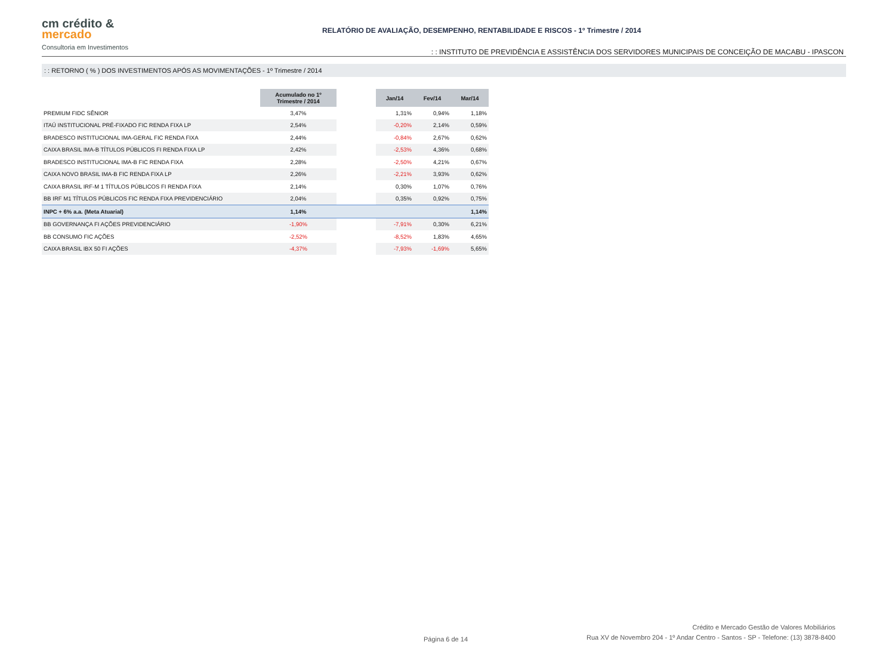cm crédito &
mercado
Consultoria em Investimentos
RELATÓRIO DE AVALIAÇÃO, DESEMPENHO, RENTABILIDADE E RISCOS - 1º Trimestre / 2014: : INSTITUTO DE PREVIDÊNCIA E ASSISTÊNCIA DOS SERVIDORES MUNICIPAIS DE CONCEIÇÃO DE MACABU - IPASCON
: : RETORNO ( % ) DOS INVESTIMENTOS APÓS AS MOVIMENTAÇÕES - 1º Trimestre / 2014
| | Acumulado no 1º Trimestre / 2014 | | Jan/14 | Fev/14 | Mar/14 |
| PREMIUM FIDC SÊNIOR | 3,47% | | 1,31% | 0,94% | 1,18% |
| ITAÚ INSTITUCIONAL PRÉ-FIXADO FIC RENDA FIXA LP | 2,54% | | -0,20% | 2,14% | 0,59% |
| BRADESCO INSTITUCIONAL IMA-GERAL FIC RENDA FIXA | 2,44% | | -0,84% | 2,67% | 0,62% |
| CAIXA BRASIL IMA-B TÍTULOS PÚBLICOS FI RENDA FIXA LP | 2,42% | | -2,53% | 4,36% | 0,68% |
| BRADESCO INSTITUCIONAL IMA-B FIC RENDA FIXA | 2,28% | | -2,50% | 4,21% | 0,67% |
| CAIXA NOVO BRASIL IMA-B FIC RENDA FIXA LP | 2,26% | | -2,21% | 3,93% | 0,62% |
| CAIXA BRASIL IRF-M 1 TÍTULOS PÚBLICOS FI RENDA FIXA | 2,14% | | 0,30% | 1,07% | 0,76% |
| BB IRF M1 TÍTULOS PÚBLICOS FIC RENDA FIXA PREVIDENCIÁRIO | 2,04% | | 0,35% | 0,92% | 0,75% |
| INPC + 6% a.a. (Meta Atuarial) | 1,14% | | | | 1,14% |
| BB GOVERNANÇA FI AÇÕES PREVIDENCIÁRIO | -1,90% | | -7,91% | 0,30% | 6,21% |
| BB CONSUMO FIC AÇÕES | -2,52% | | -8,52% | 1,83% | 4,65% |
| CAIXA BRASIL IBX 50 FI AÇÕES | -4,37% | | -7,93% | -1,69% | 5,65% |
Página 6 de 14
Crédito e Mercado Gestão de Valores Mobiliários
Rua XV de Novembro 204 - 1º Andar Centro - Santos - SP - Telefone: (13) 3878-8400